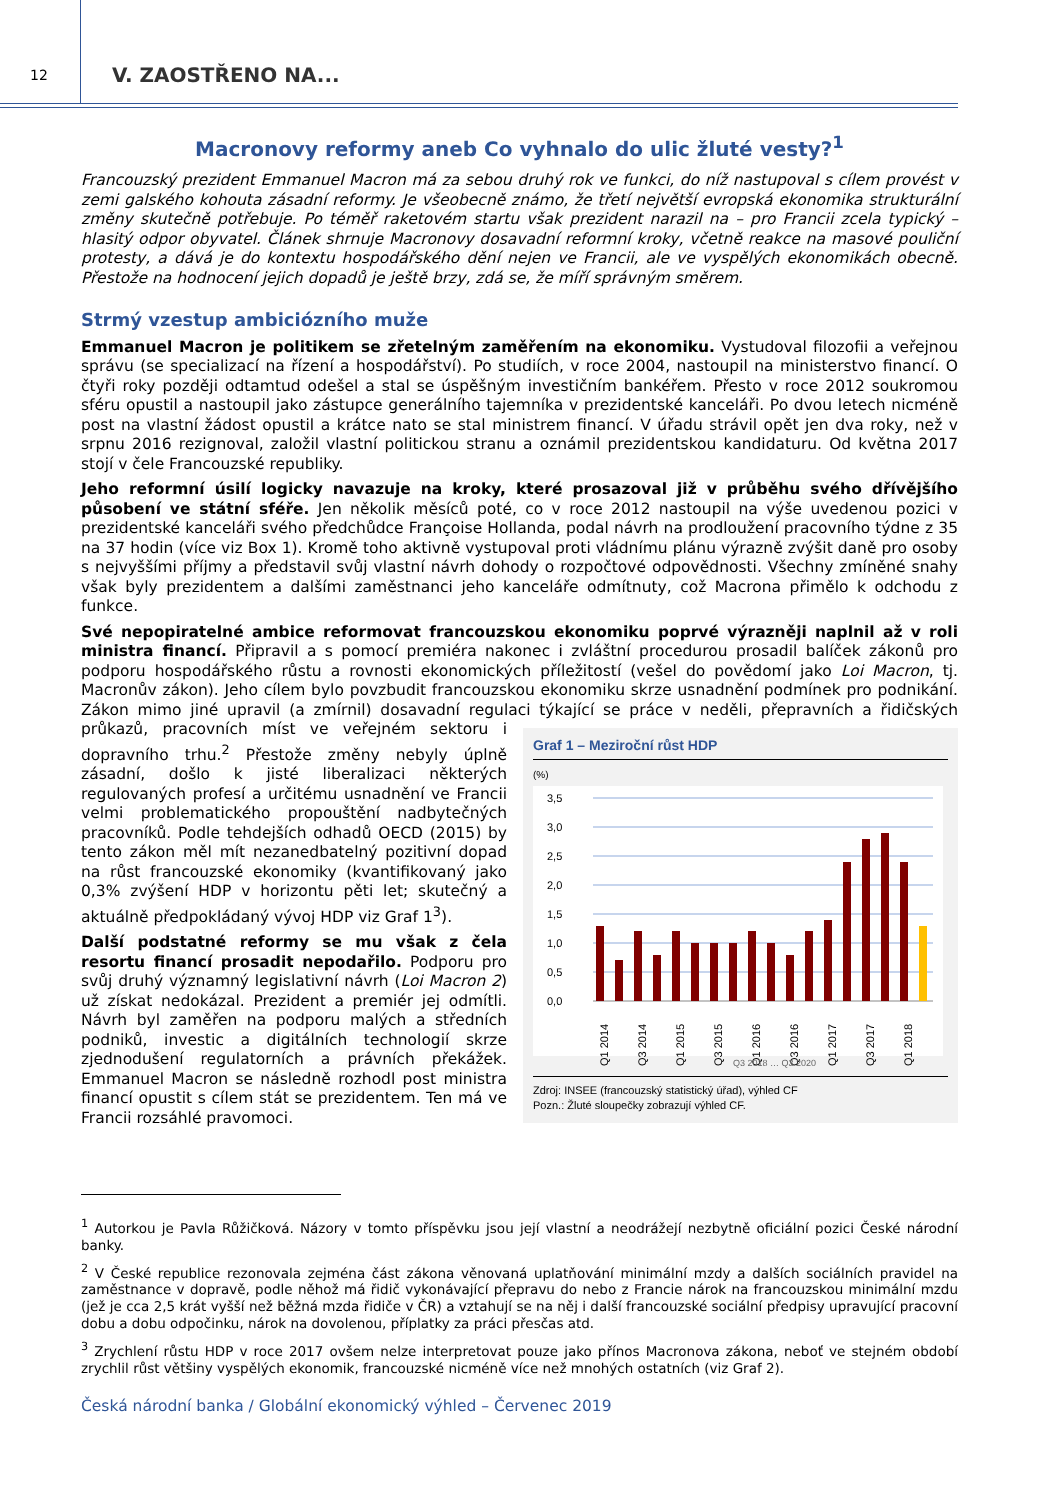12
V. ZAOSTŘENO NA...
Macronovy reformy aneb Co vyhnalo do ulic žluté vesty?<sup>1</sup>
Francouzský prezident Emmanuel Macron má za sebou druhý rok ve funkci, do níž nastupoval s cílem provést v zemi galského kohouta zásadní reformy. Je všeobecně známo, že třetí největší evropská ekonomika strukturální změny skutečně potřebuje. Po téměř raketovém startu však prezident narazil na – pro Francii zcela typický – hlasitý odpor obyvatel. Článek shrnuje Macronovy dosavadní reformní kroky, včetně reakce na masové pouliční protesty, a dává je do kontextu hospodářského dění nejen ve Francii, ale ve vyspělých ekonomikách obecně. Přestože na hodnocení jejich dopadů je ještě brzy, zdá se, že míří správným směrem.
Strmý vzestup ambiciózního muže
Emmanuel Macron je politikem se zřetelným zaměřením na ekonomiku. Vystudoval filozofii a veřejnou správu (se specializací na řízení a hospodářství). Po studiích, v roce 2004, nastoupil na ministerstvo financí. O čtyři roky později odtamtud odešel a stal se úspěšným investičním bankéřem. Přesto v roce 2012 soukromou sféru opustil a nastoupil jako zástupce generálního tajemníka v prezidentské kanceláři. Po dvou letech nicméně post na vlastní žádost opustil a krátce nato se stal ministrem financí. V úřadu strávil opět jen dva roky, než v srpnu 2016 rezignoval, založil vlastní politickou stranu a oznámil prezidentskou kandidaturu. Od května 2017 stojí v čele Francouzské republiky.
Jeho reformní úsilí logicky navazuje na kroky, které prosazoval již v průběhu svého dřívějšího působení ve státní sféře. Jen několik měsíců poté, co v roce 2012 nastoupil na výše uvedenou pozici v prezidentské kanceláři svého předchůdce Françoise Hollanda, podal návrh na prodloužení pracovního týdne z 35 na 37 hodin (více viz Box 1). Kromě toho aktivně vystupoval proti vládnímu plánu výrazně zvýšit daně pro osoby s nejvyššími příjmy a představil svůj vlastní návrh dohody o rozpočtové odpovědnosti. Všechny zmíněné snahy však byly prezidentem a dalšími zaměstnanci jeho kanceláře odmítnuty, což Macrona přimělo k odchodu z funkce.
Své nepopiratelné ambice reformovat francouzskou ekonomiku poprvé výrazněji naplnil až v roli ministra financí. Připravil a s pomocí premiéra nakonec i zvláštní procedurou prosadil balíček zákonů pro podporu hospodářského růstu a rovnosti ekonomických příležitostí (vešel do povědomí jako Loi Macron, tj. Macronův zákon). Jeho cílem bylo povzbudit francouzskou ekonomiku skrze usnadnění podmínek pro podnikání. Zákon mimo jiné upravil (a zmírnil) dosavadní regulaci týkající se práce v neděli, přepravních
Graf 1 – Meziroční růst HDP
(%)
3,5
3,0
2,5
2,0
1,5
1,0
0,5
0,0
Q1 2014
Q3 2014
Q1 2015
Q3 2015
Q1 2016
Q3 2016
Q1 2017
Q3 2017
Q1 2018
Q3 2018 … Q3 2020
Zdroj: INSEE (francouzský statistický úřad), výhled CF
Pozn.: Žluté sloupečky zobrazují výhled CF.
a řidičských průkazů, pracovních míst ve veřejném sektoru i dopravního trhu.<sup>2</sup> Přestože změny nebyly úplně zásadní, došlo k jisté liberalizaci některých regulovaných profesí a určitému usnadnění ve Francii velmi problematického propouštění nadbytečných pracovníků. Podle tehdejších odhadů OECD (2015) by tento zákon měl mít nezanedbatelný pozitivní dopad na růst francouzské ekonomiky (kvantifikovaný jako 0,3% zvýšení HDP v horizontu pěti let; skutečný a aktuálně předpokládaný vývoj HDP viz Graf 1<sup>3</sup>).
Další podstatné reformy se mu však z čela resortu financí prosadit nepodařilo. Podporu pro svůj druhý významný legislativní návrh (Loi Macron 2) už získat nedokázal. Prezident a premiér jej odmítli. Návrh byl zaměřen na podporu malých a středních podniků, investic a digitálních technologií skrze zjednodušení regulatorních a právních překážek. Emmanuel Macron se následně rozhodl post ministra financí opustit s cílem stát se prezidentem. Ten má ve Francii rozsáhlé pravomoci.
<sup>1</sup> Autorkou je Pavla Růžičková. Názory v tomto příspěvku jsou její vlastní a neodrážejí nezbytně oficiální pozici České národní banky.
<sup>2</sup> V České republice rezonovala zejména část zákona věnovaná uplatňování minimální mzdy a dalších sociálních pravidel na zaměstnance v dopravě, podle něhož má řidič vykonávající přepravu do nebo z Francie nárok na francouzskou minimální mzdu (jež je cca 2,5 krát vyšší než běžná mzda řidiče v ČR) a vztahují se na něj i další francouzské sociální předpisy upravující pracovní dobu a dobu odpočinku, nárok na dovolenou, příplatky za práci přesčas atd.
<sup>3</sup> Zrychlení růstu HDP v roce 2017 ovšem nelze interpretovat pouze jako přínos Macronova zákona, neboť ve stejném období zrychlil růst většiny vyspělých ekonomik, francouzské nicméně více než mnohých ostatních (viz Graf 2).
Česká národní banka / Globální ekonomický výhled – Červenec 2019